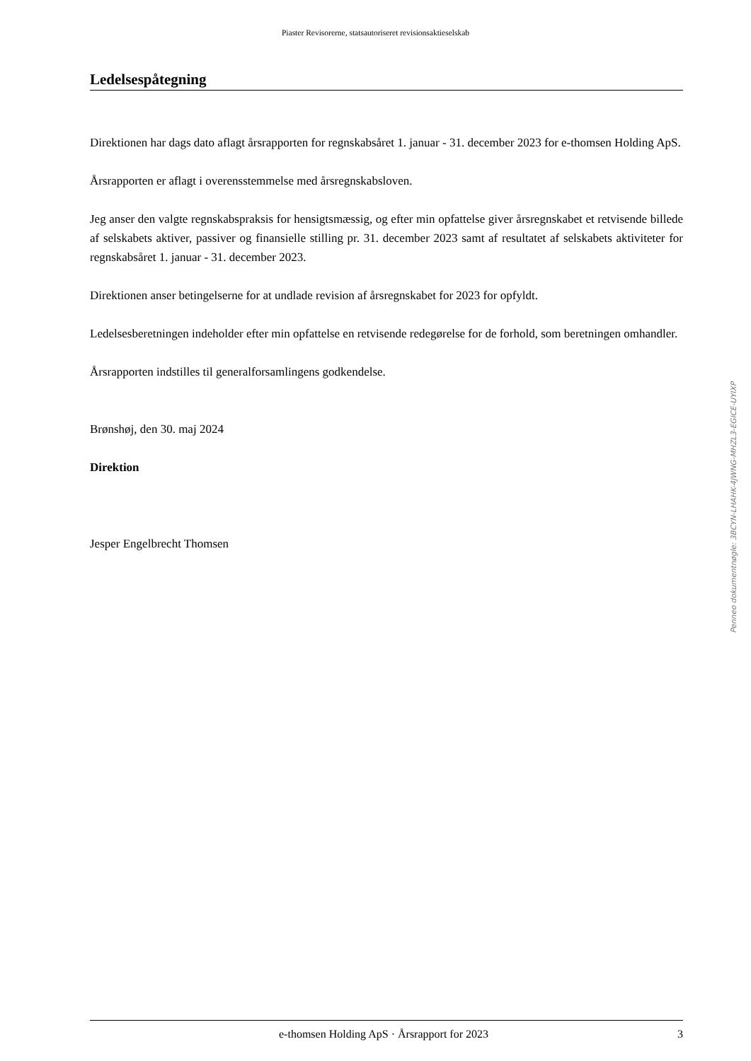Piaster Revisorerne, statsautoriseret revisionsaktieselskab
Ledelsespåtegning
Direktionen har dags dato aflagt årsrapporten for regnskabsåret 1. januar - 31. december 2023 for e-thomsen Holding ApS.
Årsrapporten er aflagt i overensstemmelse med årsregnskabsloven.
Jeg anser den valgte regnskabspraksis for hensigtsmæssig, og efter min opfattelse giver årsregnskabet et retvisende billede af selskabets aktiver, passiver og finansielle stilling pr. 31. december 2023 samt af resultatet af selskabets aktiviteter for regnskabsåret 1. januar - 31. december 2023.
Direktionen anser betingelserne for at undlade revision af årsregnskabet for 2023 for opfyldt.
Ledelsesberetningen indeholder efter min opfattelse en retvisende redegørelse for de forhold, som beretningen omhandler.
Årsrapporten indstilles til generalforsamlingens godkendelse.
Brønshøj, den 30. maj 2024
Direktion
Jesper Engelbrecht Thomsen
Penneo dokumentnøgle: 3BCYN-LHAHK-4JWNG-MHZL3-EGICE-UYIXP
e-thomsen Holding ApS · Årsrapport for 2023 3